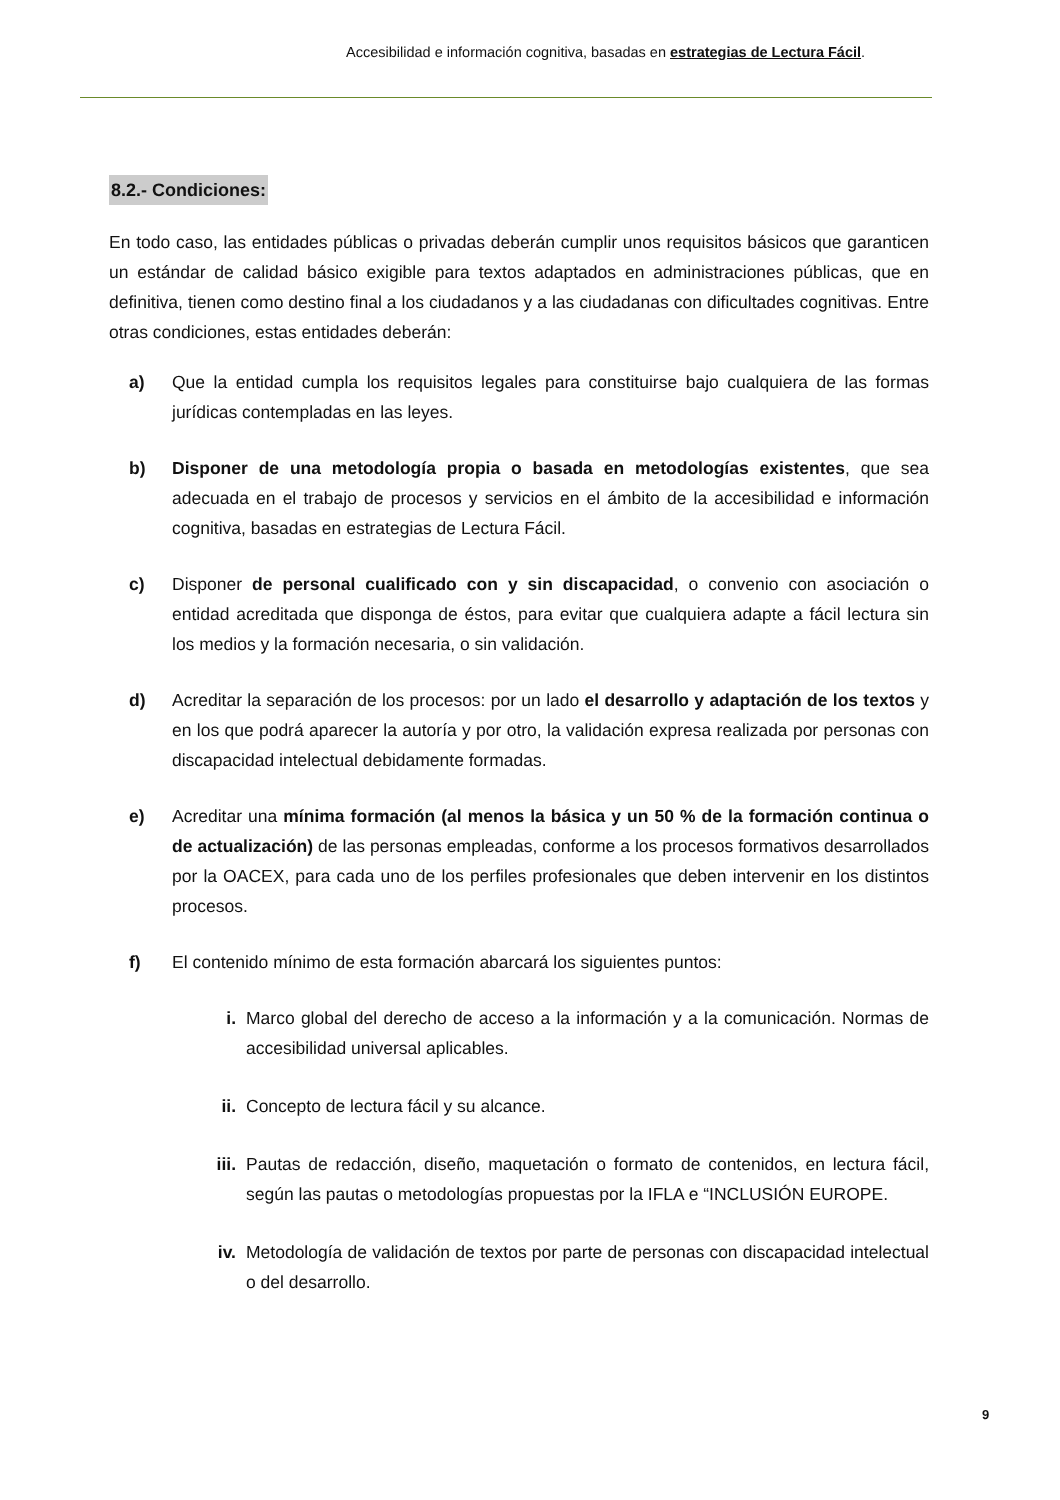Accesibilidad e información cognitiva, basadas en estrategias de Lectura Fácil.
8.2.- Condiciones:
En todo caso, las entidades públicas o privadas deberán cumplir unos requisitos básicos que garanticen un estándar de calidad básico exigible para textos adaptados en administraciones públicas, que en definitiva, tienen como destino final a los ciudadanos y a las ciudadanas con dificultades cognitivas. Entre otras condiciones, estas entidades deberán:
a) Que la entidad cumpla los requisitos legales para constituirse bajo cualquiera de las formas jurídicas contempladas en las leyes.
b) Disponer de una metodología propia o basada en metodologías existentes, que sea adecuada en el trabajo de procesos y servicios en el ámbito de la accesibilidad e información cognitiva, basadas en estrategias de Lectura Fácil.
c) Disponer de personal cualificado con y sin discapacidad, o convenio con asociación o entidad acreditada que disponga de éstos, para evitar que cualquiera adapte a fácil lectura sin los medios y la formación necesaria, o sin validación.
d) Acreditar la separación de los procesos: por un lado el desarrollo y adaptación de los textos y en los que podrá aparecer la autoría y por otro, la validación expresa realizada por personas con discapacidad intelectual debidamente formadas.
e) Acreditar una mínima formación (al menos la básica y un 50 % de la formación continua o de actualización) de las personas empleadas, conforme a los procesos formativos desarrollados por la OACEX, para cada uno de los perfiles profesionales que deben intervenir en los distintos procesos.
f) El contenido mínimo de esta formación abarcará los siguientes puntos:
i. Marco global del derecho de acceso a la información y a la comunicación. Normas de accesibilidad universal aplicables.
ii. Concepto de lectura fácil y su alcance.
iii.
Pautas de redacción, diseño, maquetación o formato de contenidos, en lectura fácil, según las pautas o metodologías propuestas por la IFLA e “INCLUSIÓN EUROPE.
iv. Metodología de validación de textos por parte de personas con discapacidad intelectual o del desarrollo.
9